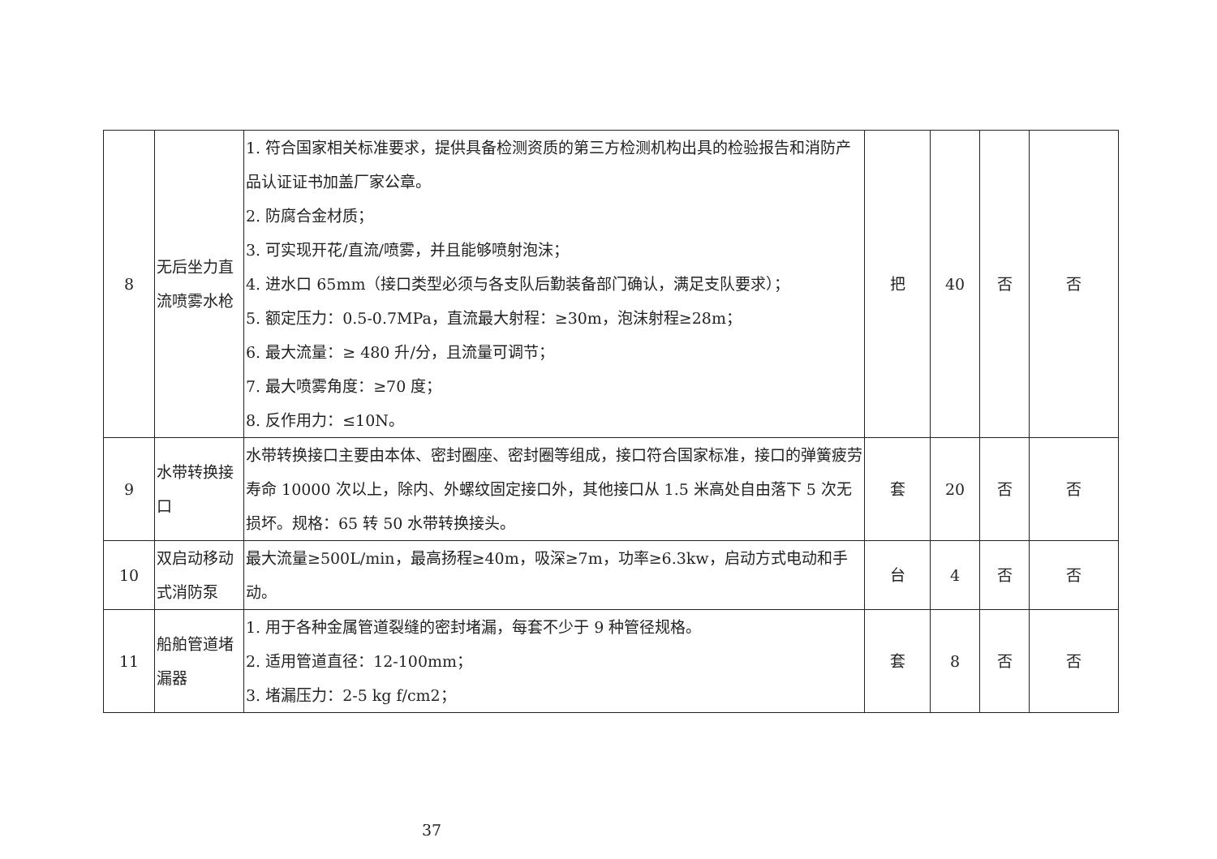| 8 | 无后坐力直流喷雾水枪 | 1. 符合国家相关标准要求，提供具备检测资质的第三方检测机构出具的检验报告和消防产品认证证书加盖厂家公章。 2. 防腐合金材质； 3. 可实现开花/直流/喷雾，并且能够喷射泡沫； 4. 进水口 65mm（接口类型必须与各支队后勤装备部门确认，满足支队要求）； 5. 额定压力：0.5-0.7MPa，直流最大射程：≥30m，泡沫射程≥28m； 6. 最大流量：≥ 480 升/分，且流量可调节； 7. 最大喷雾角度：≥70 度； 8. 反作用力：≤10N。 | 把 | 40 | 否 | 否 |
| 9 | 水带转换接口 | 水带转换接口主要由本体、密封圈座、密封圈等组成，接口符合国家标准，接口的弹簧疲劳寿命 10000 次以上，除内、外螺纹固定接口外，其他接口从 1.5 米高处自由落下 5 次无损坏。规格：65 转 50 水带转换接头。 | 套 | 20 | 否 | 否 |
| 10 | 双启动移动式消防泵 | 最大流量≥500L/min，最高扬程≥40m，吸深≥7m，功率≥6.3kw，启动方式电动和手动。 | 台 | 4 | 否 | 否 |
| 11 | 船舶管道堵漏器 | 1. 用于各种金属管道裂缝的密封堵漏，每套不少于 9 种管径规格。 2. 适用管道直径：12-100mm； 3. 堵漏压力：2-5 kg f/cm2； | 套 | 8 | 否 | 否 |
37